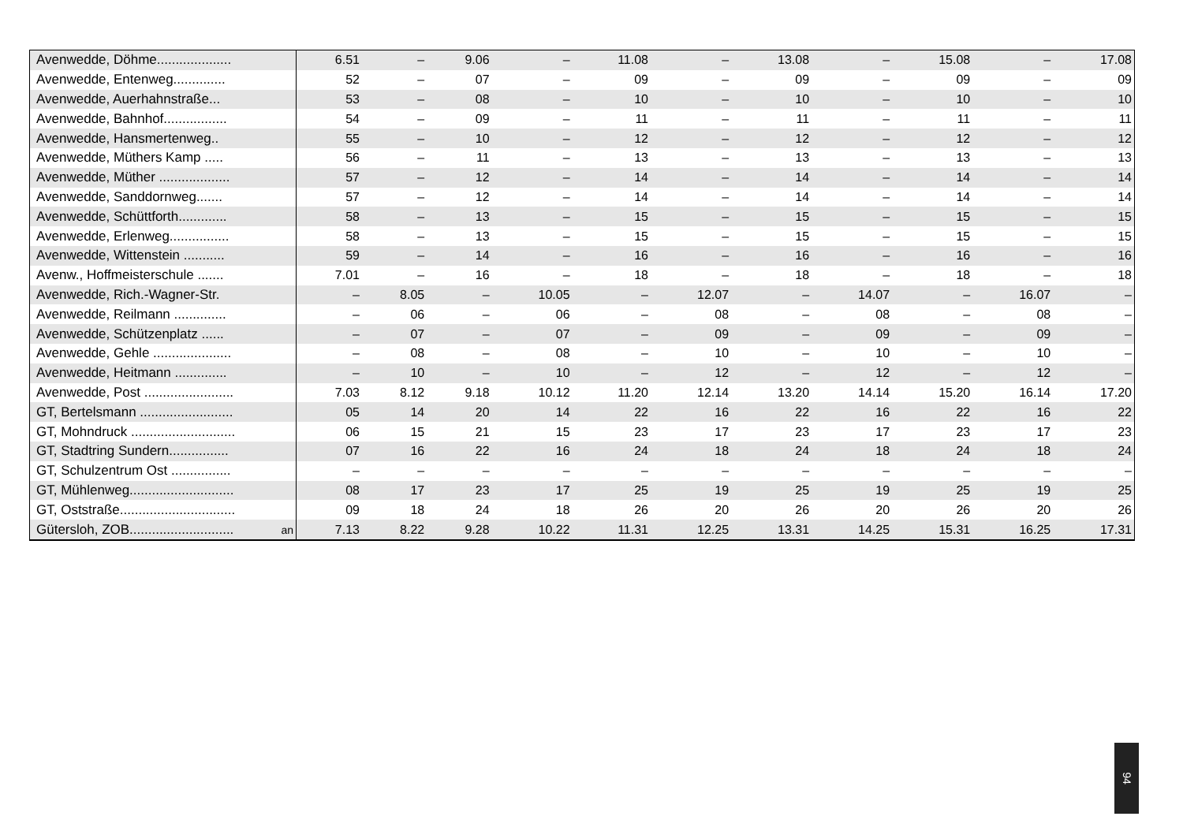| Avenwedde, Döhme.................... | | 6.51 | – | 9.06 | – | 11.08 | – | 13.08 | – | 15.08 | – | 17.08 |
| Avenwedde, Entenweg.............. | | 52 | – | 07 | – | 09 | – | 09 | – | 09 | – | 09 |
| Avenwedde, Auerhahnstraße... | | 53 | – | 08 | – | 10 | – | 10 | – | 10 | – | 10 |
| Avenwedde, Bahnhof................. | | 54 | – | 09 | – | 11 | – | 11 | – | 11 | – | 11 |
| Avenwedde, Hansmertenweg.. | | 55 | – | 10 | – | 12 | – | 12 | – | 12 | – | 12 |
| Avenwedde, Müthers Kamp ..... | | 56 | – | 11 | – | 13 | – | 13 | – | 13 | – | 13 |
| Avenwedde, Müther ................... | | 57 | – | 12 | – | 14 | – | 14 | – | 14 | – | 14 |
| Avenwedde, Sanddornweg....... | | 57 | – | 12 | – | 14 | – | 14 | – | 14 | – | 14 |
| Avenwedde, Schüttforth............. | | 58 | – | 13 | – | 15 | – | 15 | – | 15 | – | 15 |
| Avenwedde, Erlenweg................ | | 58 | – | 13 | – | 15 | – | 15 | – | 15 | – | 15 |
| Avenwedde, Wittenstein ........... | | 59 | – | 14 | – | 16 | – | 16 | – | 16 | – | 16 |
| Avenw., Hoffmeisterschule ....... | | 7.01 | – | 16 | – | 18 | – | 18 | – | 18 | – | 18 |
| Avenwedde, Rich.-Wagner-Str. | | – | 8.05 | – | 10.05 | – | 12.07 | – | 14.07 | – | 16.07 | – |
| Avenwedde, Reilmann .............. | | – | 06 | – | 06 | – | 08 | – | 08 | – | 08 | – |
| Avenwedde, Schützenplatz ...... | | – | 07 | – | 07 | – | 09 | – | 09 | – | 09 | – |
| Avenwedde, Gehle ..................... | | – | 08 | – | 08 | – | 10 | – | 10 | – | 10 | – |
| Avenwedde, Heitmann .............. | | – | 10 | – | 10 | – | 12 | – | 12 | – | 12 | – |
| Avenwedde, Post ........................ | | 7.03 | 8.12 | 9.18 | 10.12 | 11.20 | 12.14 | 13.20 | 14.14 | 15.20 | 16.14 | 17.20 |
| GT, Bertelsmann ......................... | | 05 | 14 | 20 | 14 | 22 | 16 | 22 | 16 | 22 | 16 | 22 |
| GT, Mohndruck ............................ | | 06 | 15 | 21 | 15 | 23 | 17 | 23 | 17 | 23 | 17 | 23 |
| GT, Stadtring Sundern................ | | 07 | 16 | 22 | 16 | 24 | 18 | 24 | 18 | 24 | 18 | 24 |
| GT, Schulzentrum Ost ................ | | – | – | – | – | – | – | – | – | – | – | – |
| GT, Mühlenweg............................ | | 08 | 17 | 23 | 17 | 25 | 19 | 25 | 19 | 25 | 19 | 25 |
| GT, Oststraße............................... | | 09 | 18 | 24 | 18 | 26 | 20 | 26 | 20 | 26 | 20 | 26 |
| Gütersloh, ZOB............................ | an | 7.13 | 8.22 | 9.28 | 10.22 | 11.31 | 12.25 | 13.31 | 14.25 | 15.31 | 16.25 | 17.31 |
94